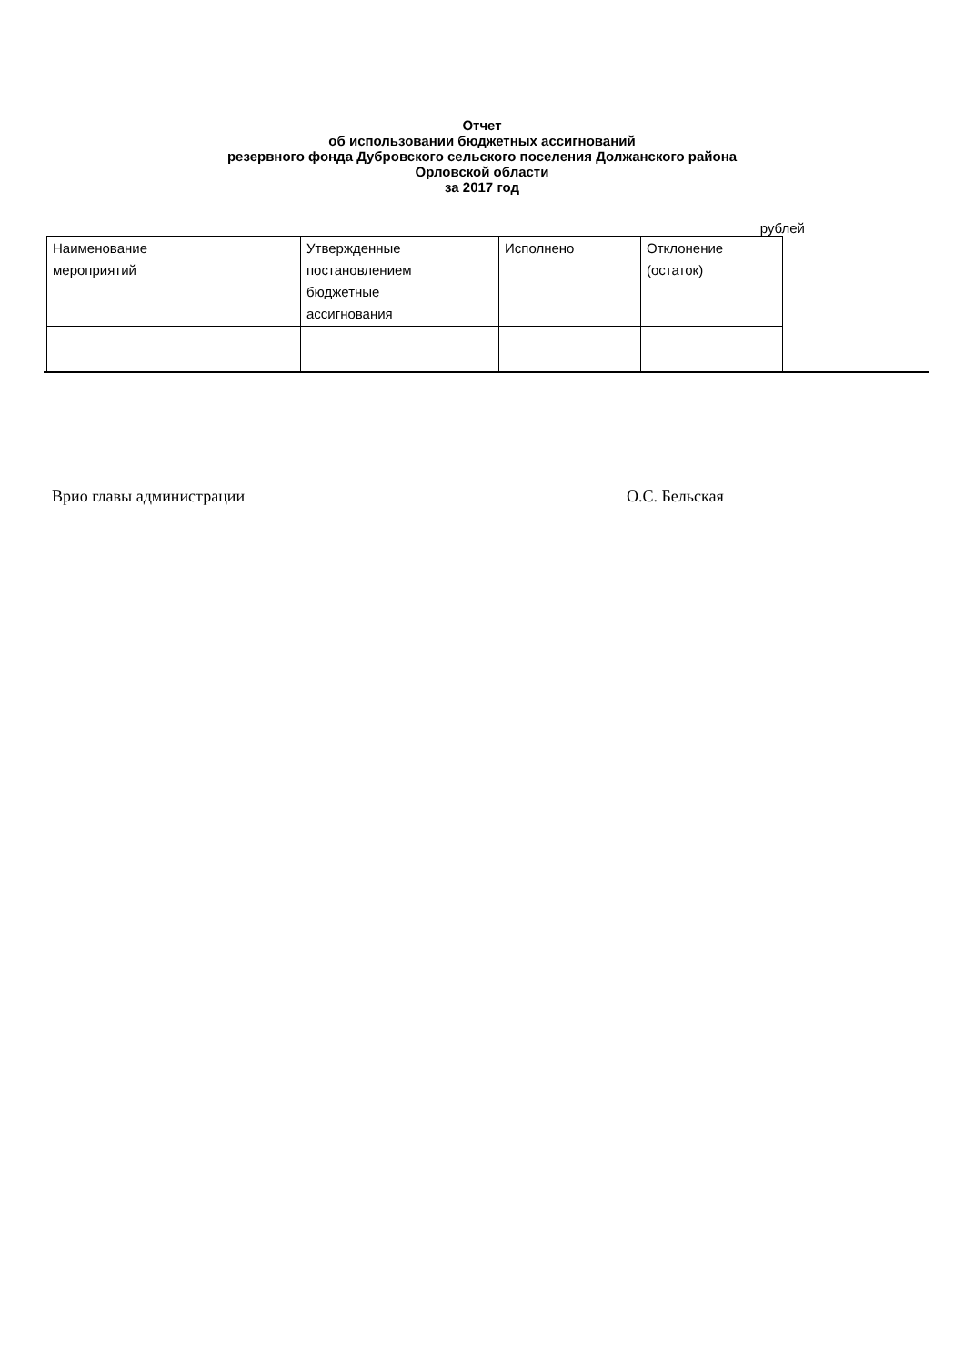Отчет
об использовании бюджетных ассигнований
резервного фонда Дубровского сельского поселения Должанского района
Орловской области
за 2017 год
рублей
| Наименование мероприятий | Утвержденные постановлением бюджетные ассигнования | Исполнено | Отклонение (остаток) |
Врио главы администрации О.С. Бельская